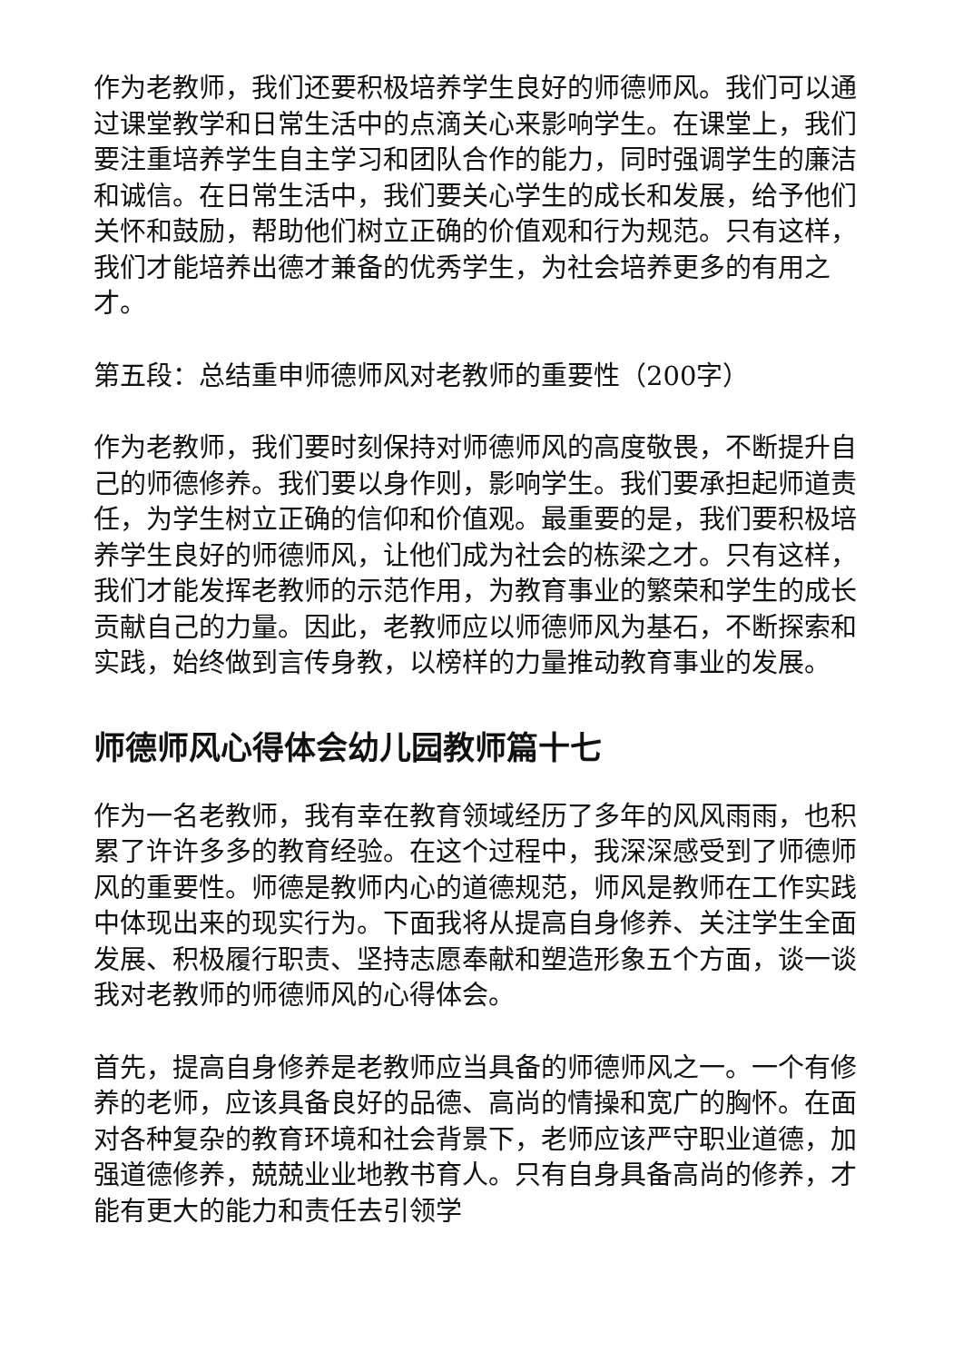作为老教师，我们还要积极培养学生良好的师德师风。我们可以通过课堂教学和日常生活中的点滴关心来影响学生。在课堂上，我们要注重培养学生自主学习和团队合作的能力，同时强调学生的廉洁和诚信。在日常生活中，我们要关心学生的成长和发展，给予他们关怀和鼓励，帮助他们树立正确的价值观和行为规范。只有这样，我们才能培养出德才兼备的优秀学生，为社会培养更多的有用之才。
第五段：总结重申师德师风对老教师的重要性（200字）
作为老教师，我们要时刻保持对师德师风的高度敬畏，不断提升自己的师德修养。我们要以身作则，影响学生。我们要承担起师道责任，为学生树立正确的信仰和价值观。最重要的是，我们要积极培养学生良好的师德师风，让他们成为社会的栋梁之才。只有这样，我们才能发挥老教师的示范作用，为教育事业的繁荣和学生的成长贡献自己的力量。因此，老教师应以师德师风为基石，不断探索和实践，始终做到言传身教，以榜样的力量推动教育事业的发展。
师德师风心得体会幼儿园教师篇十七
作为一名老教师，我有幸在教育领域经历了多年的风风雨雨，也积累了许许多多的教育经验。在这个过程中，我深深感受到了师德师风的重要性。师德是教师内心的道德规范，师风是教师在工作实践中体现出来的现实行为。下面我将从提高自身修养、关注学生全面发展、积极履行职责、坚持志愿奉献和塑造形象五个方面，谈一谈我对老教师的师德师风的心得体会。
首先，提高自身修养是老教师应当具备的师德师风之一。一个有修养的老师，应该具备良好的品德、高尚的情操和宽广的胸怀。在面对各种复杂的教育环境和社会背景下，老师应该严守职业道德，加强道德修养，兢兢业业地教书育人。只有自身具备高尚的修养，才能有更大的能力和责任去引领学